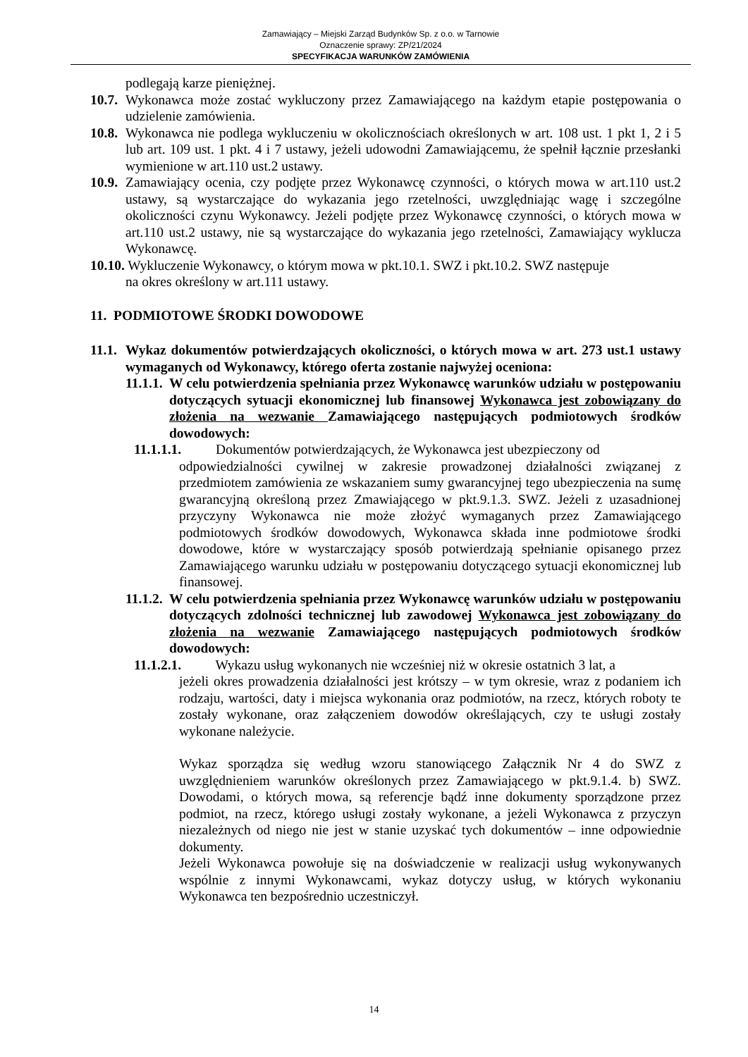Zamawiający – Miejski Zarząd Budynków Sp. z o.o. w Tarnowie
Oznaczenie sprawy: ZP/21/2024
SPECYFIKACJA WARUNKÓW ZAMÓWIENIA
podlegają karze pieniężnej.
10.7. Wykonawca może zostać wykluczony przez Zamawiającego na każdym etapie postępowania o udzielenie zamówienia.
10.8. Wykonawca nie podlega wykluczeniu w okolicznościach określonych w art. 108 ust. 1 pkt 1, 2 i 5 lub art. 109 ust. 1 pkt. 4 i 7 ustawy, jeżeli udowodni Zamawiającemu, że spełnił łącznie przesłanki wymienione w art.110 ust.2 ustawy.
10.9. Zamawiający ocenia, czy podjęte przez Wykonawcę czynności, o których mowa w art.110 ust.2 ustawy, są wystarczające do wykazania jego rzetelności, uwzględniając wagę i szczególne okoliczności czynu Wykonawcy. Jeżeli podjęte przez Wykonawcę czynności, o których mowa w art.110 ust.2 ustawy, nie są wystarczające do wykazania jego rzetelności, Zamawiający wyklucza Wykonawcę.
10.10. Wykluczenie Wykonawcy, o którym mowa w pkt.10.1. SWZ i pkt.10.2. SWZ następuje
na okres określony w art.111 ustawy.
11. PODMIOTOWE ŚRODKI DOWODOWE
11.1. Wykaz dokumentów potwierdzających okoliczności, o których mowa w art. 273 ust.1 ustawy wymaganych od Wykonawcy, którego oferta zostanie najwyżej oceniona:
11.1.1. W celu potwierdzenia spełniania przez Wykonawcę warunków udziału w postępowaniu dotyczących sytuacji ekonomicznej lub finansowej Wykonawca jest zobowiązany do złożenia na wezwanie Zamawiającego następujących podmiotowych środków dowodowych:
11.1.1.1. Dokumentów potwierdzających, że Wykonawca jest ubezpieczony od
odpowiedzialności cywilnej w zakresie prowadzonej działalności związanej z przedmiotem zamówienia ze wskazaniem sumy gwarancyjnej tego ubezpieczenia na sumę gwarancyjną określoną przez Zmawiającego w pkt.9.1.3. SWZ. Jeżeli z uzasadnionej przyczyny Wykonawca nie może złożyć wymaganych przez Zamawiającego podmiotowych środków dowodowych, Wykonawca składa inne podmiotowe środki dowodowe, które w wystarczający sposób potwierdzają spełnianie opisanego przez Zamawiającego warunku udziału w postępowaniu dotyczącego sytuacji ekonomicznej lub finansowej.
11.1.2. W celu potwierdzenia spełniania przez Wykonawcę warunków udziału w postępowaniu dotyczących zdolności technicznej lub zawodowej Wykonawca jest zobowiązany do złożenia na wezwanie Zamawiającego następujących podmiotowych środków dowodowych:
11.1.2.1. Wykazu usług wykonanych nie wcześniej niż w okresie ostatnich 3 lat, a
jeżeli okres prowadzenia działalności jest krótszy – w tym okresie, wraz z podaniem ich rodzaju, wartości, daty i miejsca wykonania oraz podmiotów, na rzecz, których roboty te zostały wykonane, oraz załączeniem dowodów określających, czy te usługi zostały wykonane należycie.
Wykaz sporządza się według wzoru stanowiącego Załącznik Nr 4 do SWZ z uwzględnieniem warunków określonych przez Zamawiającego w pkt.9.1.4. b) SWZ. Dowodami, o których mowa, są referencje bądź inne dokumenty sporządzone przez podmiot, na rzecz, którego usługi zostały wykonane, a jeżeli Wykonawca z przyczyn niezależnych od niego nie jest w stanie uzyskać tych dokumentów – inne odpowiednie dokumenty.
Jeżeli Wykonawca powołuje się na doświadczenie w realizacji usług wykonywanych wspólnie z innymi Wykonawcami, wykaz dotyczy usług, w których wykonaniu Wykonawca ten bezpośrednio uczestniczył.
14